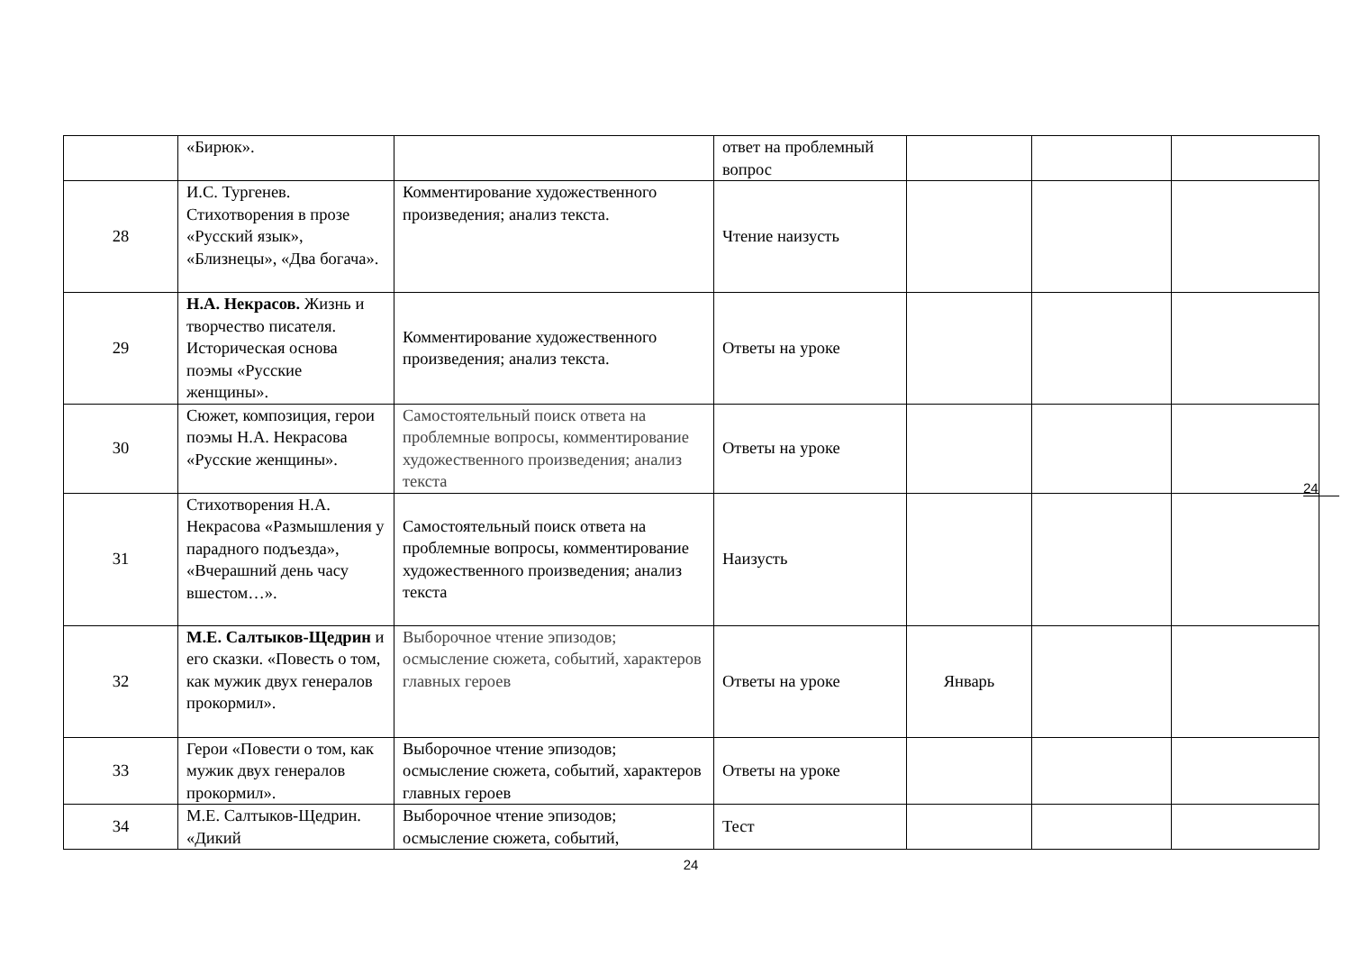| | «Бирюк». | | ответ на проблемный вопрос | | | |
| 28 | И.С. Тургенев. Стихотворения в прозе «Русский язык», «Близнецы», «Два богача». | Комментирование художественного произведения; анализ текста. | Чтение наизусть | | | |
| 29 | Н.А. Некрасов. Жизнь и творчество писателя. Историческая основа поэмы «Русские женщины». | Комментирование художественного произведения; анализ текста. | Ответы на уроке | | | |
| 30 | Сюжет, композиция, герои поэмы Н.А. Некрасова «Русские женщины». | Самостоятельный поиск ответа на проблемные вопросы, комментирование художественного произведения; анализ текста | Ответы на уроке | | | |
| 31 | Стихотворения Н.А. Некрасова «Размышления у парадного подъезда», «Вчерашний день часу вшестом…». | Самостоятельный поиск ответа на проблемные вопросы, комментирование художественного произведения; анализ текста | Наизусть | | | |
| 32 | М.Е. Салтыков-Щедрин и его сказки. «Повесть о том, как мужик двух генералов прокормил». | Выборочное чтение эпизодов; осмысление сюжета, событий, характеров главных героев | Ответы на уроке | Январь | | |
| 33 | Герои «Повести о том, как мужик двух генералов прокормил». | Выборочное чтение эпизодов; осмысление сюжета, событий, характеров главных героев | Ответы на уроке | | | |
| 34 | М.Е. Салтыков-Щедрин. «Дикий | Выборочное чтение эпизодов; осмысление сюжета, событий, | Тест | | | |
24
24